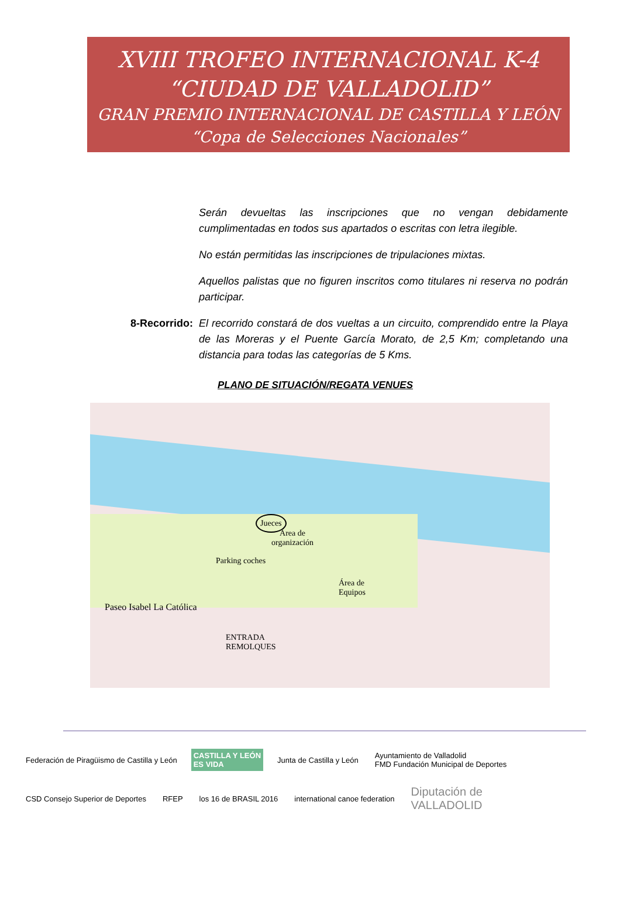XVIII TROFEO INTERNACIONAL K-4
“CIUDAD DE VALLADOLID”
GRAN PREMIO INTERNACIONAL DE CASTILLA Y LEÓN
“Copa de Selecciones Nacionales”
Serán devueltas las inscripciones que no vengan debidamente cumplimentadas en todos sus apartados o escritas con letra ilegible.
No están permitidas las inscripciones de tripulaciones mixtas.
Aquellos palistas que no figuren inscritos como titulares ni reserva no podrán participar.
8-Recorrido: El recorrido constará de dos vueltas a un circuito, comprendido entre la Playa de las Moreras y el Puente García Morato, de 2,5 Km; completando una distancia para todas las categorías de 5 Kms.
PLANO DE SITUACIÓN/REGATA VENUES
Jueces
Área de
organización
Parking coches
Área de
Equipos
Paseo Isabel La Católica
ENTRADA
REMOLQUES
Federación de Piragüismo de Castilla y León
CASTILLA Y LEÓN
ES VIDA
Junta de Castilla y León
Ayuntamiento de Valladolid
FMD Fundación Municipal de Deportes
CSD Consejo Superior de Deportes
RFEP
los 16 de BRASIL 2016
international canoe federation
Diputación de
VALLADOLID